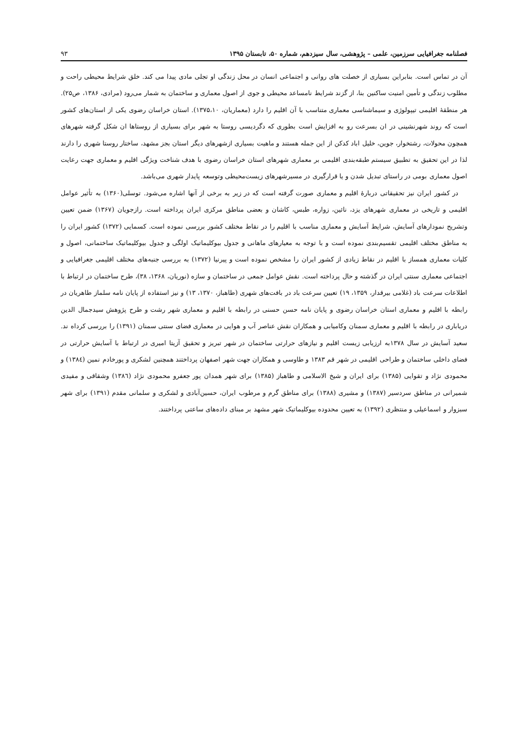فصلنامه جغرافیایی سرزمین، علمی – پژوهشی، سال سیزدهم، شماره ۵۰، تابستان ۱۳۹۵ ۹۳
آن در تماس است. بنابراین بسیاری از خصلت های روانی و اجتماعی انسان در محل زندگی او تجلی مادی پیدا می کند. خلق شرایط محیطی راحت و مطلوب زندگی و تأمین امنیت ساکنین بنا، از گزند شرایط نامساعد محیطی و جوی از اصول معماری و ساختمان به شمار می‌رود (مرادی، ۱۳۸۶، ص۲۵). هر منطقهٔ اقلیمی تیپولوژی و سیماشناسی معماری متناسب با آن اقلیم را دارد (معماریان، ۱۳۷۵،۱۰). استان خراسان رضوی یکی از استان‌های کشور است که روند شهرنشینی در ان بسرعت رو به افزایش است بطوری که دگردیسی روستا به شهر برای بسیاری از روستاها ان شکل گرفته شهرهای همچون محولات، رشتخوار، جوین، خلیل اباد کدکن از این جمله هستند و ماهیت بسیاری ازشهرهای دیگر استان بجز مشهد، ساختار روستا شهری را دارند لذا در این تحقیق به تطبیق سیستم طبقه‌بندی اقلیمی بر معماری شهرهای استان خراسان رضوی با هدف شناخت ویژگی اقلیم و معماری جهت رعایت اصول معماری بومی در راستای تبدیل شدن و یا قرارگیری در مسیرشهرهای زیست‌محیطی وتوسعه پایدار شهری می‌باشد.
در کشور ایران نیز تحقیقاتی دربارهٔ اقلیم و معماری صورت گرفته است که در زیر به برخی از آنها اشاره می‌شود. توسلی(۱۳۶۰) به تأثیر عوامل اقلیمی و تاریخی در معماری شهرهای یزد، نائین، زواره، طبس، کاشان و بعضی مناطق مرکزی ایران پرداخته است. رازجویان (۱۳۶۷) ضمن تعیین وتشریح نمودارهای آسایش، شرایط آسایش و معماری مناسب با اقلیم را در نقاط مختلف کشور بررسی نموده است. کسمایی (۱۳۷۲) کشور ایران را به مناطق مختلف اقلیمی تقسیم‌بندی نموده است و با توجه به معیارهای ماهانی و جدول بیوکلیماتیک اولگی و جدول بیوکلیماتیک ساختمانی، اصول و کلیات معماری همساز با اقلیم در نقاط زیادی از کشور ایران را مشخص نموده است و پیرنیا (۱۳۷۲) به بررسی جنبه‌های مختلف اقلیمی جغرافیایی و اجتماعی معماری سنتی ایران در گذشته و حال پرداخته است. نقش عوامل جمعی در ساختمان و سازه (نوریان، ۱۳۶۸، ۳۸)، طرح ساختمان در ارتباط با اطلاعات سرعت باد (غلامی بیرقدار، ۱۳۵۹، ۱۹) تعیین سرعت باد در بافت‌های شهری (طاهباز، ۱۳۷۰، ۱۳) و نیز استفاده از پایان نامه سلماز طاهریان در رابطه با اقلیم و معماری استان خراسان رضوی و پایان نامه حسن حسنی در رابطه با اقلیم و معماری شهر رشت و طرح پژوهش سیدجمال الدین دریاباری در رابطه با اقلیم و معماری سمنان وکامیابی و همکاران نقش عناصر آب و هوایی در معماری فضای سنتی سمنان (۱۳۹۱) را بررسی کرداه ند. سعید آسایش در سال ۱۳۷۸به ارزیابی زیست اقلیم و نیازهای حرارتی ساختمان در شهر تبریز و تحقیق آزیتا امیری در ارتباط با آسایش حرارتی در فضای داخلی ساختمان و طراحی اقلیمی در شهر قم ۱۳۸۳ و طاوسی و همکاران جهت شهر اصفهان پرداختند همچنین لشکری و پورخادم نمین (۱۳۸٤) و محمودی نژاد و تقوایی (۱۳۸۵) برای ایران و شیخ الاسلامی و طاهباز (۱۳۸۵) برای شهر همدان پور جعفرو محمودی نژاد (۱۳۸٦) وشقاقی و مفیدی شمیرانی در مناطق سردسیر (۱۳۸۷) و مشیری (۱۳۸۸) برای مناطق گرم و مرطوب ایران، حسین‌آبادی و لشکری و سلمانی مقدم (۱۳۹۱) برای شهر سبزوار و اسماعیلی و منتظری (۱۳۹۲) به تعیین محدوده بیوکلیماتیک شهر مشهد بر مبنای داده‌های ساعتی پرداختند.